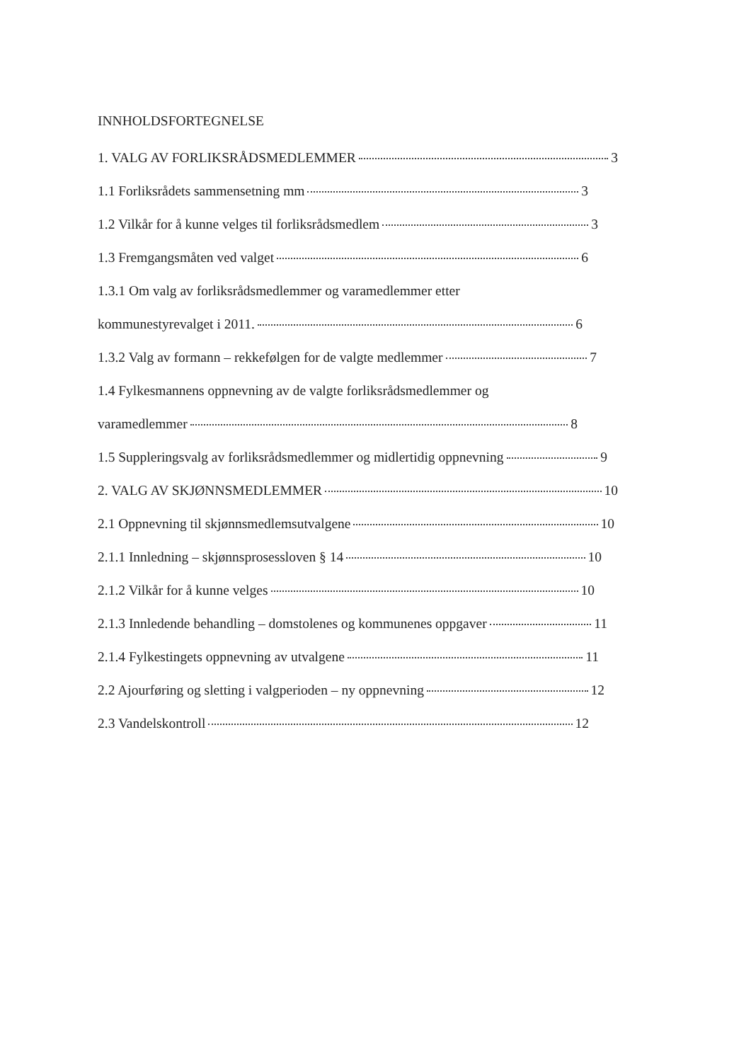INNHOLDSFORTEGNELSE
1. VALG AV FORLIKSRÅDSMEDLEMMER 3
1.1 Forliksrådets sammensetning mm 3
1.2 Vilkår for å kunne velges til forliksrådsmedlem 3
1.3 Fremgangsmåten ved valget 6
1.3.1 Om valg av forliksrådsmedlemmer og varamedlemmer etter
kommunestyrevalget i 2011. 6
1.3.2 Valg av formann – rekkefølgen for de valgte medlemmer 7
1.4 Fylkesmannens oppnevning av de valgte forliksrådsmedlemmer og
varamedlemmer 8
1.5 Suppleringsvalg av forliksrådsmedlemmer og midlertidig oppnevning 9
2. VALG AV SKJØNNSMEDLEMMER 10
2.1 Oppnevning til skjønnsmedlemsutvalgene 10
2.1.1 Innledning – skjønnsprosessloven § 14 10
2.1.2 Vilkår for å kunne velges 10
2.1.3 Innledende behandling – domstolenes og kommunenes oppgaver 11
2.1.4 Fylkestingets oppnevning av utvalgene 11
2.2 Ajourføring og sletting i valgperioden – ny oppnevning 12
2.3 Vandelskontroll 12